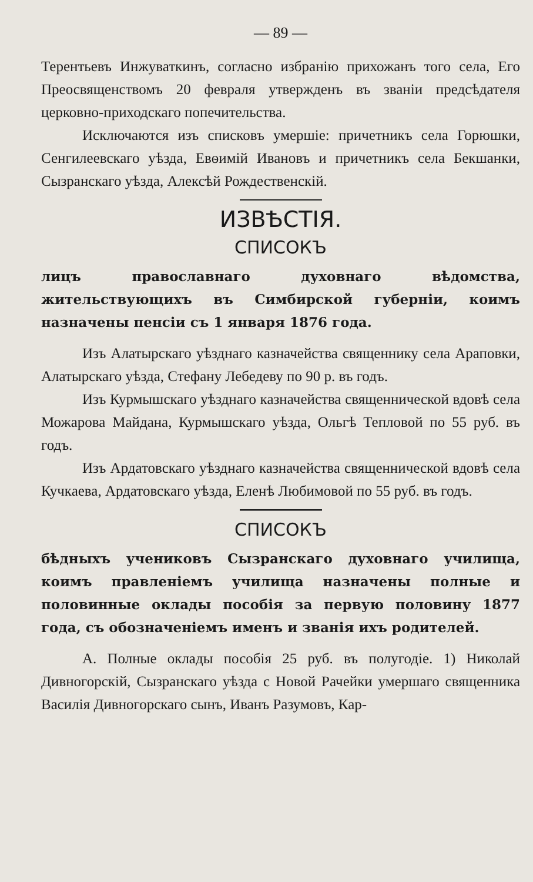— 89 —
Терентьевъ Инжуваткинъ, согласно избранію прихожанъ того села, Его Преосвященствомъ 20 февраля утвержденъ въ званіи предсѣдателя церковно-приходскаго попечительства.
Исключаются изъ списковъ умершіе: причетникъ села Горюшки, Сенгилеевскаго уѣзда, Евѳимій Ивановъ и причетникъ села Бекшанки, Сызранскаго уѣзда, Алексѣй Рождественскій.
ИЗВѢСТІЯ.
СПИСОКЪ
лицъ православнаго духовнаго вѣдомства, жительствующихъ въ Симбирской губерніи, коимъ назначены пенсіи съ 1 января 1876 года.
Изъ Алатырскаго уѣзднаго казначейства священнику села Араповки, Алатырскаго уѣзда, Стефану Лебедеву по 90 р. въ годъ.
Изъ Курмышскаго уѣзднаго казначейства священнической вдовѣ села Можарова Майдана, Курмышскаго уѣзда, Ольгѣ Тепловой по 55 руб. въ годъ.
Изъ Ардатовскаго уѣзднаго казначейства священнической вдовѣ села Кучкаева, Ардатовскаго уѣзда, Еленѣ Любимовой по 55 руб. въ годъ.
СПИСОКЪ
бѣдныхъ учениковъ Сызранскаго духовнаго училища, коимъ правленіемъ училища назначены полные и половинные оклады пособія за первую половину 1877 года, съ обозначеніемъ именъ и званія ихъ родителей.
А. Полные оклады пособія 25 руб. въ полугодіе. 1) Николай Дивногорскій, Сызранскаго уѣзда с Новой Рачейки умершаго священника Василія Дивногорскаго сынъ, Иванъ Разумовъ, Кар-